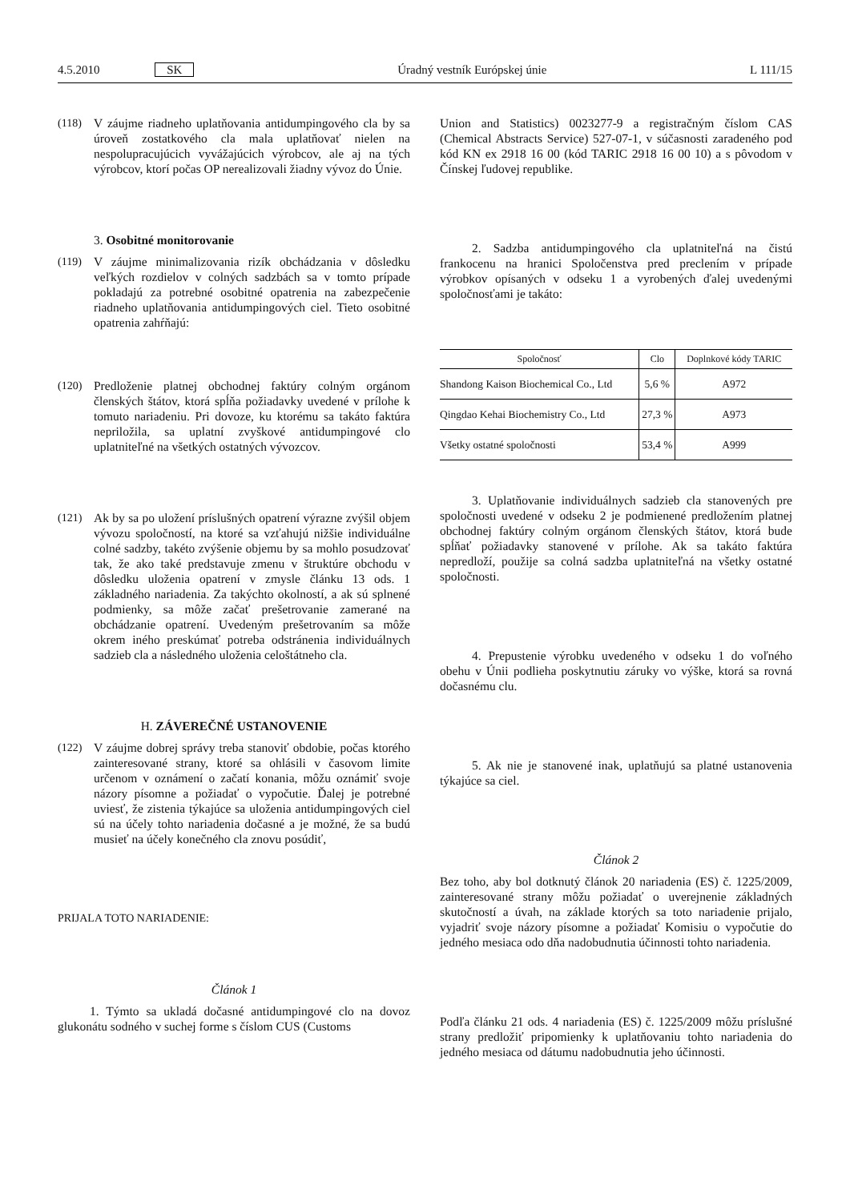4.5.2010 SK Úradný vestník Európskej únie L 111/15
(118) V záujme riadneho uplatňovania antidumpingového cla by sa úroveň zostatkového cla mala uplatňovať nielen na nespolupracujúcich vyvážajúcich výrobcov, ale aj na tých výrobcov, ktorí počas OP nerealizovali žiadny vývoz do Únie.
3. Osobitné monitorovanie
(119) V záujme minimalizovania rizík obchádzania v dôsledku veľkých rozdielov v colných sadzbách sa v tomto prípade pokladajú za potrebné osobitné opatrenia na zabezpečenie riadneho uplatňovania antidumpingových ciel. Tieto osobitné opatrenia zahŕňajú:
(120) Predloženie platnej obchodnej faktúry colným orgánom členských štátov, ktorá spĺňa požiadavky uvedené v prílohe k tomuto nariadeniu. Pri dovoze, ku ktorému sa takáto faktúra nepriložila, sa uplatní zvyškové antidumpingové clo uplatniteľné na všetkých ostatných vývozcov.
(121) Ak by sa po uložení príslušných opatrení výrazne zvýšil objem vývozu spoločností, na ktoré sa vzťahujú nižšie individuálne colné sadzby, takéto zvýšenie objemu by sa mohlo posudzovať tak, že ako také predstavuje zmenu v štruktúre obchodu v dôsledku uloženia opatrení v zmysle článku 13 ods. 1 základného nariadenia. Za takýchto okolností, a ak sú splnené podmienky, sa môže začať prešetrovanie zamerané na obchádzanie opatrení. Uvedeným prešetrovaním sa môže okrem iného preskúmať potreba odstránenia individuálnych sadzieb cla a následného uloženia celoštátneho cla.
H. ZÁVEREČNÉ USTANOVENIE
(122) V záujme dobrej správy treba stanoviť obdobie, počas ktorého zainteresované strany, ktoré sa ohlásili v časovom limite určenom v oznámení o začatí konania, môžu oznámiť svoje názory písomne a požiadať o vypočutie. Ďalej je potrebné uviesť, že zistenia týkajúce sa uloženia antidumpingových ciel sú na účely tohto nariadenia dočasné a je možné, že sa budú musieť na účely konečného cla znovu posúdiť,
PRIJALA TOTO NARIADENIE:
Článok 1
1. Týmto sa ukladá dočasné antidumpingové clo na dovoz glukonátu sodného v suchej forme s číslom CUS (Customs
Union and Statistics) 0023277-9 a registračným číslom CAS (Chemical Abstracts Service) 527-07-1, v súčasnosti zaradeného pod kód KN ex 2918 16 00 (kód TARIC 2918 16 00 10) a s pôvodom v Čínskej ľudovej republike.
2. Sadzba antidumpingového cla uplatniteľná na čistú frankocenu na hranici Spoločenstva pred preclením v prípade výrobkov opísaných v odseku 1 a vyrobených ďalej uvedenými spoločnosťami je takáto:
| Spoločnosť | Clo | Doplnkové kódy TARIC |
| --- | --- | --- |
| Shandong Kaison Biochemical Co., Ltd | 5,6 % | A972 |
| Qingdao Kehai Biochemistry Co., Ltd | 27,3 % | A973 |
| Všetky ostatné spoločnosti | 53,4 % | A999 |
3. Uplatňovanie individuálnych sadzieb cla stanovených pre spoločnosti uvedené v odseku 2 je podmienené predložením platnej obchodnej faktúry colným orgánom členských štátov, ktorá bude spĺňať požiadavky stanovené v prílohe. Ak sa takáto faktúra nepredloží, použije sa colná sadzba uplatniteľná na všetky ostatné spoločnosti.
4. Prepustenie výrobku uvedeného v odseku 1 do voľného obehu v Únii podlieha poskytnutiu záruky vo výške, ktorá sa rovná dočasnému clu.
5. Ak nie je stanovené inak, uplatňujú sa platné ustanovenia týkajúce sa ciel.
Článok 2
Bez toho, aby bol dotknutý článok 20 nariadenia (ES) č. 1225/2009, zainteresované strany môžu požiadať o uverejnenie základných skutočností a úvah, na základe ktorých sa toto nariadenie prijalo, vyjadriť svoje názory písomne a požiadať Komisiu o vypočutie do jedného mesiaca odo dňa nadobudnutia účinnosti tohto nariadenia.
Podľa článku 21 ods. 4 nariadenia (ES) č. 1225/2009 môžu príslušné strany predložiť pripomienky k uplatňovaniu tohto nariadenia do jedného mesiaca od dátumu nadobudnutia jeho účinnosti.